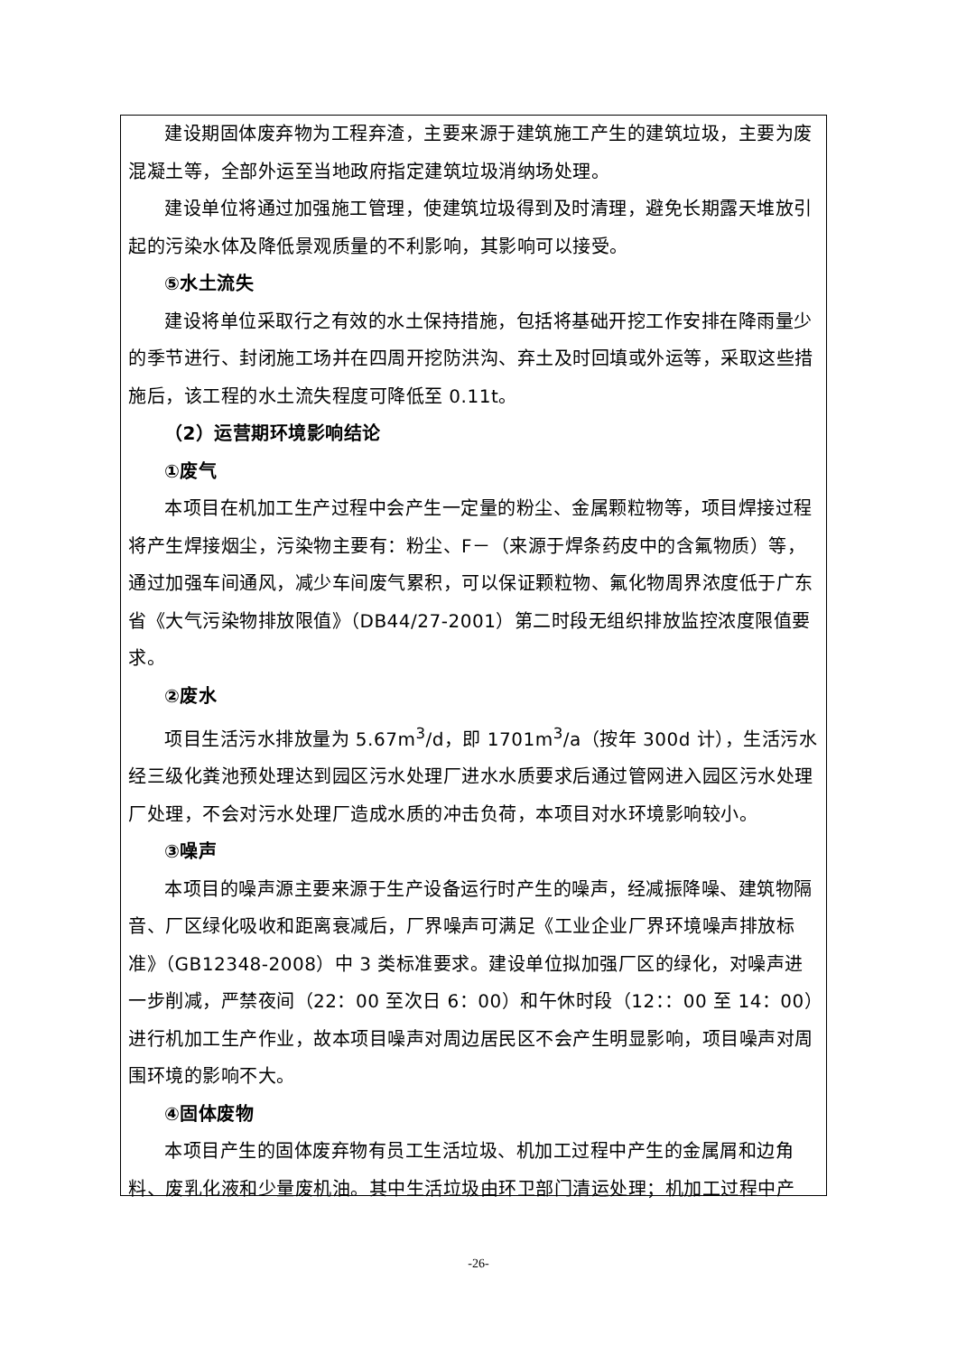建设期固体废弃物为工程弃渣，主要来源于建筑施工产生的建筑垃圾，主要为废混凝土等，全部外运至当地政府指定建筑垃圾消纳场处理。
建设单位将通过加强施工管理，使建筑垃圾得到及时清理，避免长期露天堆放引起的污染水体及降低景观质量的不利影响，其影响可以接受。
⑤水土流失
建设将单位采取行之有效的水土保持措施，包括将基础开挖工作安排在降雨量少的季节进行、封闭施工场并在四周开挖防洪沟、弃土及时回填或外运等，采取这些措施后，该工程的水土流失程度可降低至 0.11t。
（2）运营期环境影响结论
①废气
本项目在机加工生产过程中会产生一定量的粉尘、金属颗粒物等，项目焊接过程将产生焊接烟尘，污染物主要有：粉尘、F－（来源于焊条药皮中的含氟物质）等，通过加强车间通风，减少车间废气累积，可以保证颗粒物、氟化物周界浓度低于广东省《大气污染物排放限值》（DB44/27-2001）第二时段无组织排放监控浓度限值要求。
②废水
项目生活污水排放量为 5.67m<sup>3</sup>/d，即 1701m<sup>3</sup>/a（按年 300d 计），生活污水经三级化粪池预处理达到园区污水处理厂进水水质要求后通过管网进入园区污水处理厂处理，不会对污水处理厂造成水质的冲击负荷，本项目对水环境影响较小。
③噪声
本项目的噪声源主要来源于生产设备运行时产生的噪声，经减振降噪、建筑物隔音、厂区绿化吸收和距离衰减后，厂界噪声可满足《工业企业厂界环境噪声排放标准》（GB12348-2008）中 3 类标准要求。建设单位拟加强厂区的绿化，对噪声进一步削减，严禁夜间（22：00 至次日 6：00）和午休时段（12：：00 至 14：00）进行机加工生产作业，故本项目噪声对周边居民区不会产生明显影响，项目噪声对周围环境的影响不大。
④固体废物
本项目产生的固体废弃物有员工生活垃圾、机加工过程中产生的金属屑和边角料、废乳化液和少量废机油。其中生活垃圾由环卫部门清运处理；机加工过程中产
-26-